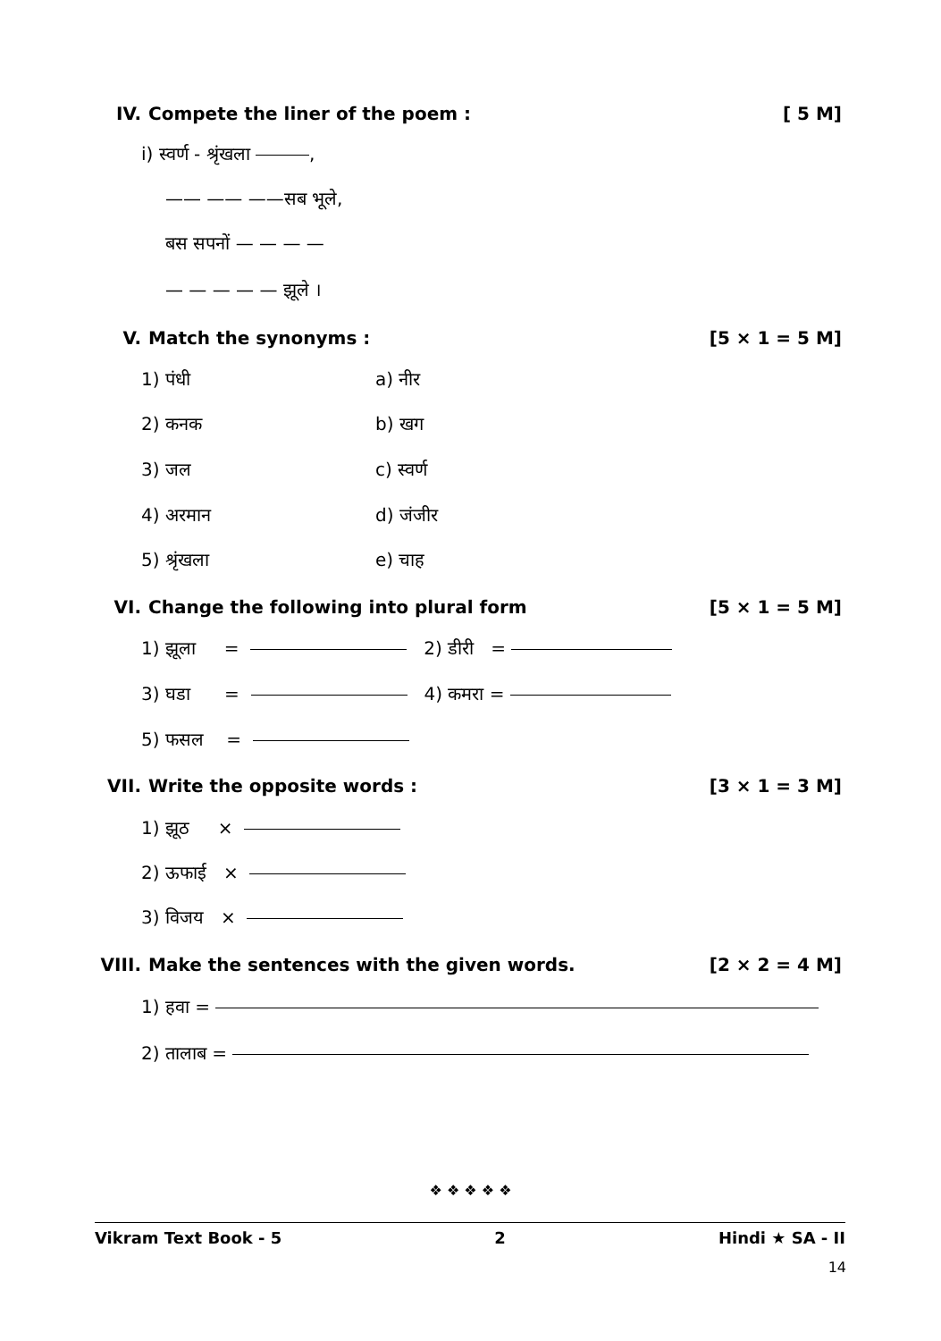IV. Compete the liner of the poem : [ 5 M]
i) स्वर्ण - श्रृंखला ,
—— —— ——सब भूले,
बस सपनों — — — —
— — — — — झूले ।
V. Match the synonyms : [5 × 1 = 5 M]
1) पंधी a) नीर
2) कनक b) खग
3) जल c) स्वर्ण
4) अरमान d) जंजीर
5) श्रृंखला e) चाह
VI. Change the following into plural form [5 × 1 = 5 M]
1) झूला = 2) डीरी =
3) घडा = 4) कमरा =
5) फसल =
VII. Write the opposite words : [3 × 1 = 3 M]
1) झूठ ×
2) ऊफाई ×
3) विजय ×
VIII. Make the sentences with the given words. [2 × 2 = 4 M]
1) हवा =
2) तालाब =
❖ ❖ ❖ ❖ ❖
Vikram Text Book - 5 2 Hindi ★ SA - II
14